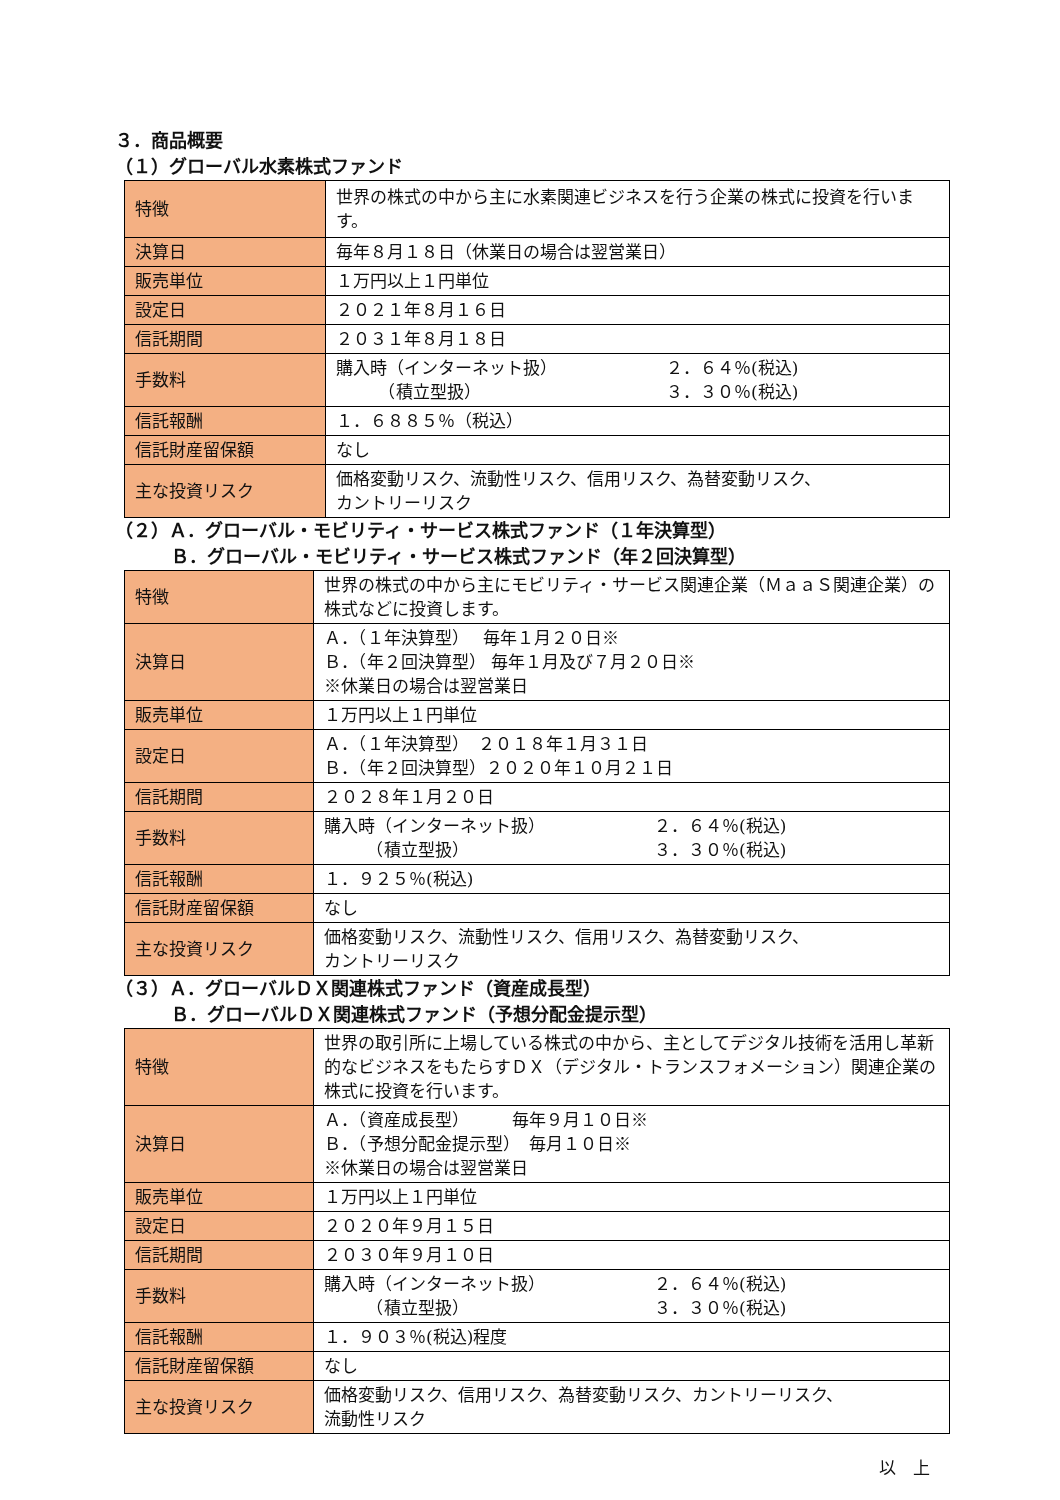３．商品概要
（１）グローバル水素株式ファンド
| 特徴 | 世界の株式の中から主に水素関連ビジネスを行う企業の株式に投資を行います。 |
| 決算日 | 毎年８月１８日（休業日の場合は翌営業日） |
| 販売単位 | １万円以上１円単位 |
| 設定日 | ２０２１年８月１６日 |
| 信託期間 | ２０３１年８月１８日 |
| 手数料 | 購入時（インターネット扱） ２．６４％(税込) （積立型扱） ３．３０％(税込) |
| 信託報酬 | １．６８８５％（税込） |
| 信託財産留保額 | なし |
| 主な投資リスク | 価格変動リスク、流動性リスク、信用リスク、為替変動リスク、 カントリーリスク |
（２）Ａ．グローバル・モビリティ・サービス株式ファンド（１年決算型）
Ｂ．グローバル・モビリティ・サービス株式ファンド（年２回決算型）
| 特徴 | 世界の株式の中から主にモビリティ・サービス関連企業（ＭａａＳ関連企業）の株式などに投資します。 |
| 決算日 | Ａ．（１年決算型） 毎年１月２０日※ Ｂ．（年２回決算型） 毎年１月及び７月２０日※ ※休業日の場合は翌営業日 |
| 販売単位 | １万円以上１円単位 |
| 設定日 | Ａ．（１年決算型） ２０１８年１月３１日 Ｂ．（年２回決算型）２０２０年１０月２１日 |
| 信託期間 | ２０２８年１月２０日 |
| 手数料 | 購入時（インターネット扱） ２．６４％(税込) （積立型扱） ３．３０％(税込) |
| 信託報酬 | １．９２５％(税込) |
| 信託財産留保額 | なし |
| 主な投資リスク | 価格変動リスク、流動性リスク、信用リスク、為替変動リスク、 カントリーリスク |
（３）Ａ．グローバルＤＸ関連株式ファンド（資産成長型）
Ｂ．グローバルＤＸ関連株式ファンド（予想分配金提示型）
| 特徴 | 世界の取引所に上場している株式の中から、主としてデジタル技術を活用し革新的なビジネスをもたらすＤＸ（デジタル・トランスフォメーション）関連企業の株式に投資を行います。 |
| 決算日 | Ａ．（資産成長型） 毎年９月１０日※ Ｂ．（予想分配金提示型） 毎月１０日※ ※休業日の場合は翌営業日 |
| 販売単位 | １万円以上１円単位 |
| 設定日 | ２０２０年９月１５日 |
| 信託期間 | ２０３０年９月１０日 |
| 手数料 | 購入時（インターネット扱） ２．６４％(税込) （積立型扱） ３．３０％(税込) |
| 信託報酬 | １．９０３％(税込)程度 |
| 信託財産留保額 | なし |
| 主な投資リスク | 価格変動リスク、信用リスク、為替変動リスク、カントリーリスク、 流動性リスク |
以　上